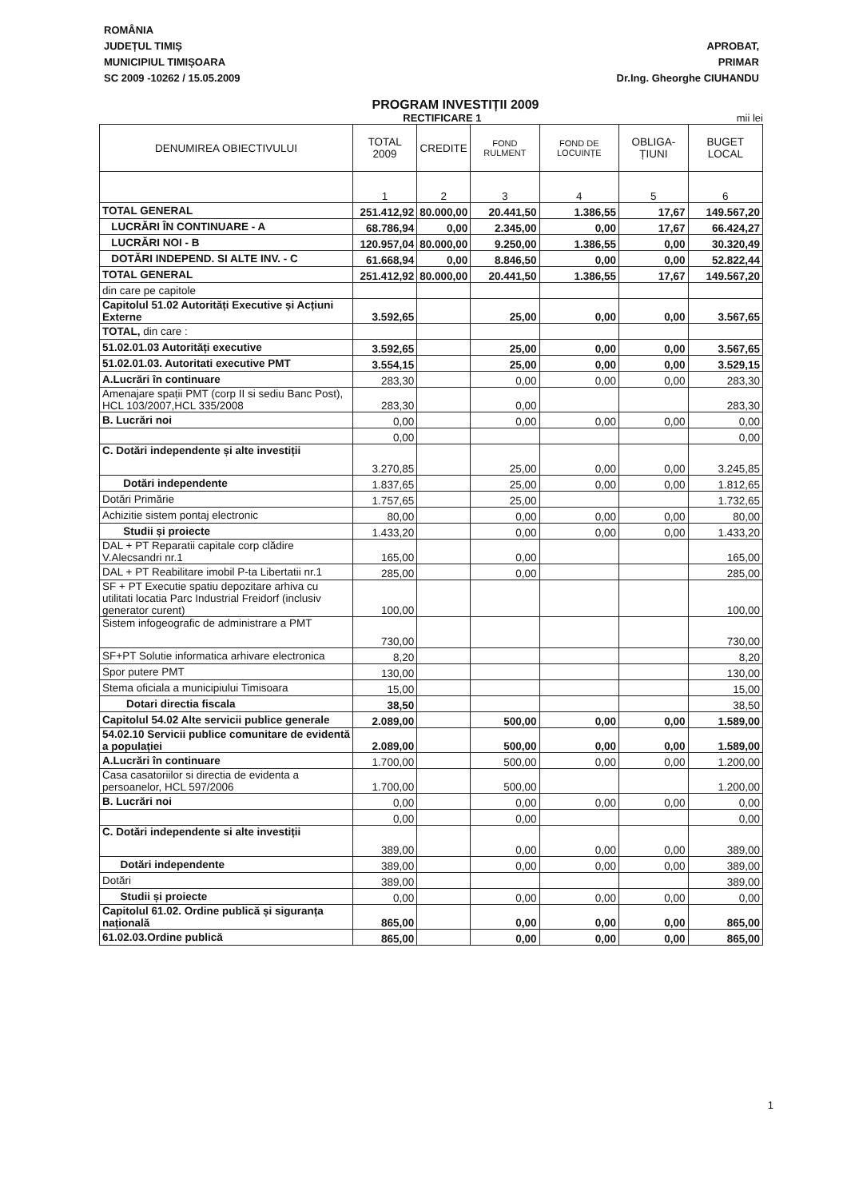ROMÂNIA
JUDEȚUL TIMIȘ
MUNICIPIUL TIMIȘOARA
SC 2009 -10262 / 15.05.2009
APROBAT,
PRIMAR
Dr.Ing. Gheorghe CIUHANDU
PROGRAM INVESTIȚII 2009
RECTIFICARE 1 mii lei
| DENUMIREA OBIECTIVULUI | TOTAL 2009 | CREDITE | FOND RULMENT | FOND DE LOCUINȚE | OBLIGA-ȚIUNI | BUGET LOCAL |
| --- | --- | --- | --- | --- | --- | --- |
| | 1 | 2 | 3 | 4 | 5 | 6 |
| TOTAL GENERAL | 251.412,92 | 80.000,00 | 20.441,50 | 1.386,55 | 17,67 | 149.567,20 |
| LUCRĂRI ÎN CONTINUARE - A | 68.786,94 | 0,00 | 2.345,00 | 0,00 | 17,67 | 66.424,27 |
| LUCRĂRI NOI - B | 120.957,04 | 80.000,00 | 9.250,00 | 1.386,55 | 0,00 | 30.320,49 |
| DOTĂRI INDEPEND. SI ALTE INV. - C | 61.668,94 | 0,00 | 8.846,50 | 0,00 | 0,00 | 52.822,44 |
| TOTAL GENERAL | 251.412,92 | 80.000,00 | 20.441,50 | 1.386,55 | 17,67 | 149.567,20 |
| din care pe capitole | | | | | | |
| Capitolul 51.02 Autorități Executive și Acțiuni Externe | 3.592,65 | | 25,00 | 0,00 | 0,00 | 3.567,65 |
| TOTAL, din care : | | | | | | |
| 51.02.01.03 Autorități executive | 3.592,65 | | 25,00 | 0,00 | 0,00 | 3.567,65 |
| 51.02.01.03. Autoritati executive PMT | 3.554,15 | | 25,00 | 0,00 | 0,00 | 3.529,15 |
| A.Lucrări în continuare | 283,30 | | 0,00 | 0,00 | 0,00 | 283,30 |
| Amenajare spații PMT (corp II si sediu Banc Post), HCL 103/2007,HCL 335/2008 | 283,30 | | 0,00 | | | 283,30 |
| B. Lucrări noi | 0,00 | | 0,00 | 0,00 | 0,00 | 0,00 |
| | 0,00 | | | | | 0,00 |
| C. Dotări independente și alte investiții | 3.270,85 | | 25,00 | 0,00 | 0,00 | 3.245,85 |
| Dotări independente | 1.837,65 | | 25,00 | 0,00 | 0,00 | 1.812,65 |
| Dotări Primărie | 1.757,65 | | 25,00 | | | 1.732,65 |
| Achizitie sistem pontaj electronic | 80,00 | | 0,00 | 0,00 | 0,00 | 80,00 |
| Studii și proiecte | 1.433,20 | | 0,00 | 0,00 | 0,00 | 1.433,20 |
| DAL + PT Reparatii capitale corp clădire V.Alecsandri nr.1 | 165,00 | | 0,00 | | | 165,00 |
| DAL + PT Reabilitare imobil P-ta Libertatii nr.1 | 285,00 | | 0,00 | | | 285,00 |
| SF + PT Executie spatiu depozitare arhiva cu utilitati locatia Parc Industrial Freidorf (inclusiv generator curent) | 100,00 | | | | | 100,00 |
| Sistem infogeografic de administrare a PMT | 730,00 | | | | | 730,00 |
| SF+PT Solutie informatica arhivare electronica | 8,20 | | | | | 8,20 |
| Spor putere PMT | 130,00 | | | | | 130,00 |
| Stema oficiala a municipiului Timisoara | 15,00 | | | | | 15,00 |
| Dotari directia fiscala | 38,50 | | | | | 38,50 |
| Capitolul 54.02 Alte servicii publice generale | 2.089,00 | | 500,00 | 0,00 | 0,00 | 1.589,00 |
| 54.02.10 Servicii publice comunitare de evidentă a populației | 2.089,00 | | 500,00 | 0,00 | 0,00 | 1.589,00 |
| A.Lucrări în continuare | 1.700,00 | | 500,00 | 0,00 | 0,00 | 1.200,00 |
| Casa casatoriilor si directia de evidenta a persoanelor, HCL 597/2006 | 1.700,00 | | 500,00 | | | 1.200,00 |
| B. Lucrări noi | 0,00 | | 0,00 | 0,00 | 0,00 | 0,00 |
| | 0,00 | | 0,00 | | | 0,00 |
| C. Dotări independente si alte investiții | 389,00 | | 0,00 | 0,00 | 0,00 | 389,00 |
| Dotări independente | 389,00 | | 0,00 | 0,00 | 0,00 | 389,00 |
| Dotări | 389,00 | | | | | 389,00 |
| Studii și proiecte | 0,00 | | 0,00 | 0,00 | 0,00 | 0,00 |
| Capitolul 61.02. Ordine publică și siguranța națională | 865,00 | | 0,00 | 0,00 | 0,00 | 865,00 |
| 61.02.03.Ordine publică | 865,00 | | 0,00 | 0,00 | 0,00 | 865,00 |
1